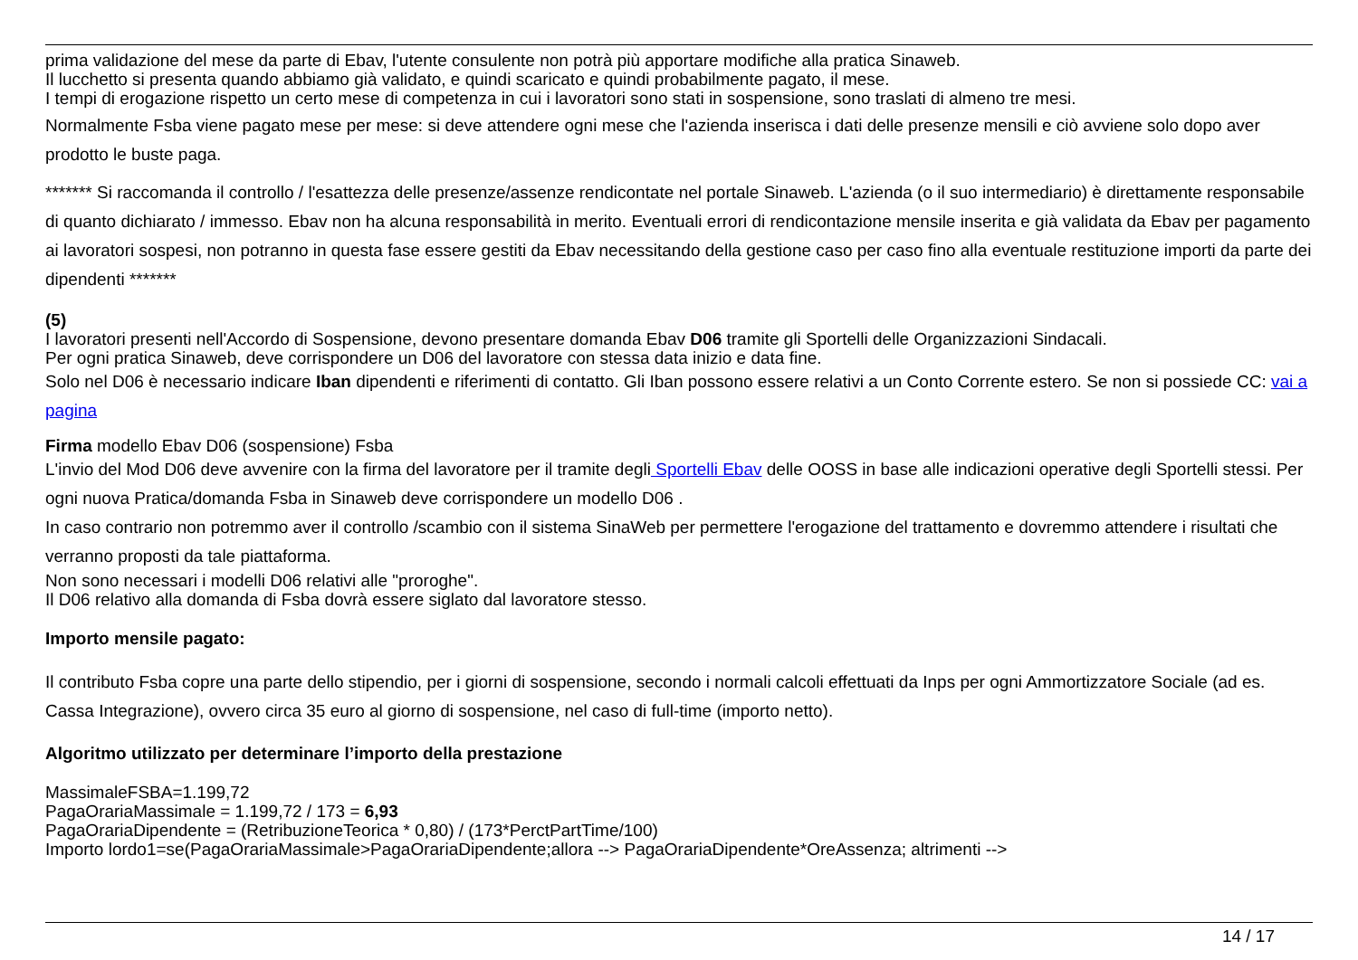prima validazione del mese da parte di Ebav, l'utente consulente non potrà più apportare modifiche alla pratica Sinaweb.
Il lucchetto si presenta quando abbiamo già validato, e quindi scaricato e quindi probabilmente pagato, il mese.
I tempi di erogazione rispetto un certo mese di competenza in cui i lavoratori sono stati in sospensione, sono traslati di almeno tre mesi.
Normalmente Fsba viene pagato mese per mese: si deve attendere ogni mese che l'azienda inserisca i dati delle presenze mensili e ciò avviene solo dopo aver prodotto le buste paga.
******* Si raccomanda il controllo / l'esattezza delle presenze/assenze rendicontate nel portale Sinaweb. L'azienda (o il suo intermediario) è direttamente responsabile di quanto dichiarato / immesso. Ebav non ha alcuna responsabilità in merito. Eventuali errori di rendicontazione mensile inserita e già validata da Ebav per pagamento ai lavoratori sospesi, non potranno in questa fase essere gestiti da Ebav necessitando della gestione caso per caso fino alla eventuale restituzione importi da parte dei dipendenti *******
(5)
I lavoratori presenti nell'Accordo di Sospensione, devono presentare domanda Ebav D06 tramite gli Sportelli delle Organizzazioni Sindacali.
Per ogni pratica Sinaweb, deve corrispondere un D06 del lavoratore con stessa data inizio e data fine.
Solo nel D06 è necessario indicare Iban dipendenti e riferimenti di contatto. Gli Iban possono essere relativi a un Conto Corrente estero. Se non si possiede CC: vai a pagina
Firma modello Ebav D06 (sospensione) Fsba
L'invio del Mod D06 deve avvenire con la firma del lavoratore per il tramite degli Sportelli Ebav delle OOSS in base alle indicazioni operative degli Sportelli stessi. Per ogni nuova Pratica/domanda Fsba in Sinaweb deve corrispondere un modello D06 .
In caso contrario non potremmo aver il controllo /scambio con il sistema SinaWeb per permettere l'erogazione del trattamento e dovremmo attendere i risultati che verranno proposti da tale piattaforma.
Non sono necessari i modelli D06 relativi alle "proroghe".
Il D06 relativo alla domanda di Fsba dovrà essere siglato dal lavoratore stesso.
Importo mensile pagato:
Il contributo Fsba copre una parte dello stipendio, per i giorni di sospensione, secondo i normali calcoli effettuati da Inps per ogni Ammortizzatore Sociale (ad es. Cassa Integrazione), ovvero circa 35 euro al giorno di sospensione, nel caso di full-time (importo netto).
Algoritmo utilizzato per determinare l’importo della prestazione
MassimaleFSBA=1.199,72
PagaOrariaMassimale = 1.199,72 / 173 = 6,93
PagaOrariaDipendente = (RetribuzioneTeorica * 0,80) / (173*PerctPartTime/100)
Importo lordo1=se(PagaOrariaMassimale>PagaOrariaDipendente;allora --> PagaOrariaDipendente*OreAssenza; altrimenti -->
14 / 17